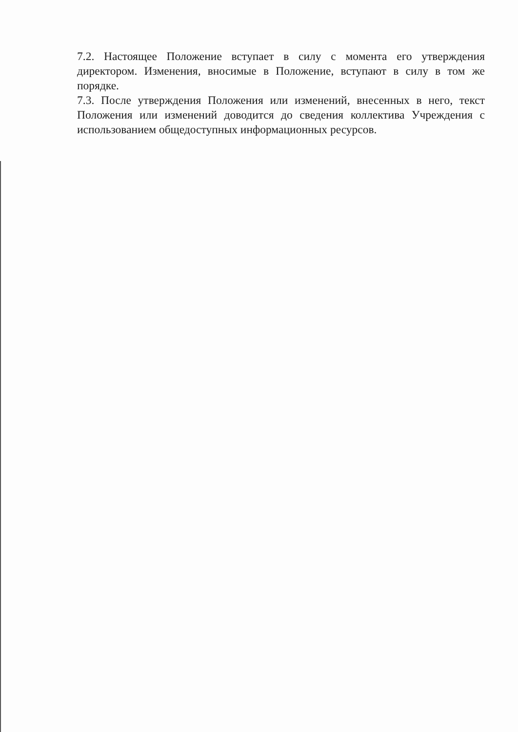7.2. Настоящее Положение вступает в силу с момента его утверждения директором. Изменения, вносимые в Положение, вступают в силу в том же порядке.
7.3. После утверждения Положения или изменений, внесенных в него, текст Положения или изменений доводится до сведения коллектива Учреждения с использованием общедоступных информационных ресурсов.